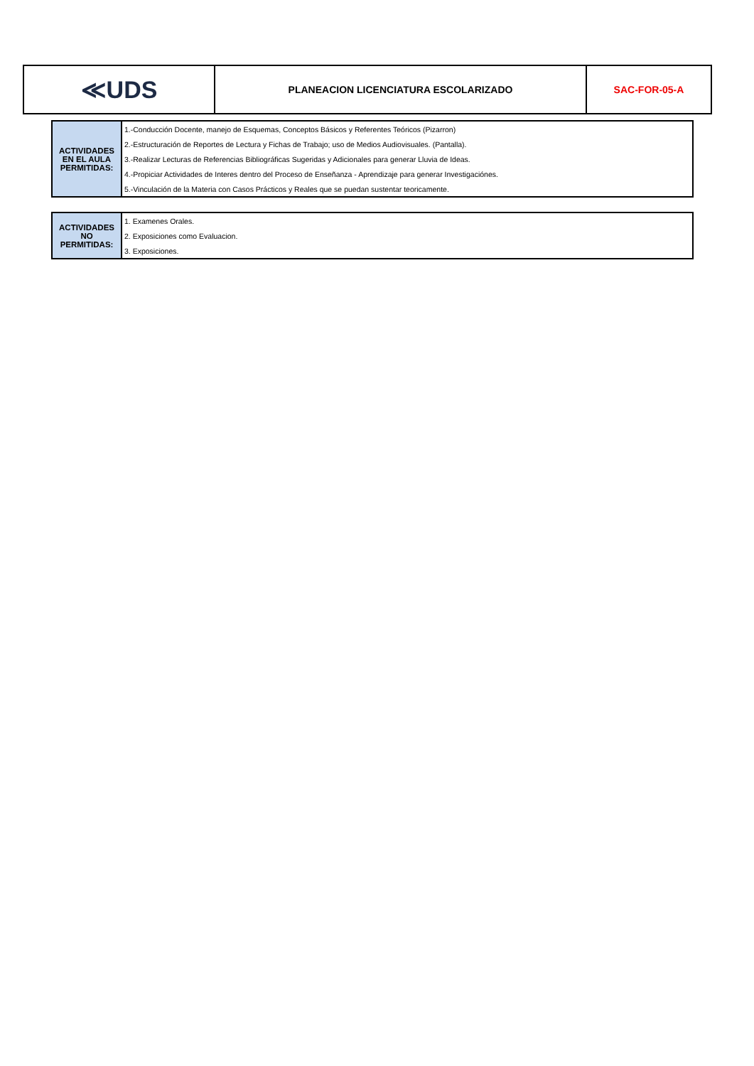| ≪UDS | PLANEACION LICENCIATURA ESCOLARIZADO | SAC-FOR-05-A |
| ACTIVIDADES EN EL AULA PERMITIDAS: | 1.-Conducción Docente, manejo de Esquemas, Conceptos Básicos y Referentes Teóricos (Pizarron) |
| | 2.-Estructuración de Reportes de Lectura y Fichas de Trabajo; uso de Medios Audiovisuales. (Pantalla). |
| | 3.-Realizar Lecturas de Referencias Bibliográficas Sugeridas y Adicionales para generar Lluvia de Ideas. |
| | 4.-Propiciar Actividades de Interes dentro del Proceso de Enseñanza - Aprendizaje para generar Investigaciónes. |
| | 5.-Vinculación de la Materia con Casos Prácticos y Reales que se puedan sustentar teoricamente. |
| ACTIVIDADES NO PERMITIDAS: | 1. Examenes Orales. |
| | 2. Exposiciones como Evaluacion. |
| | 3. Exposiciones. |